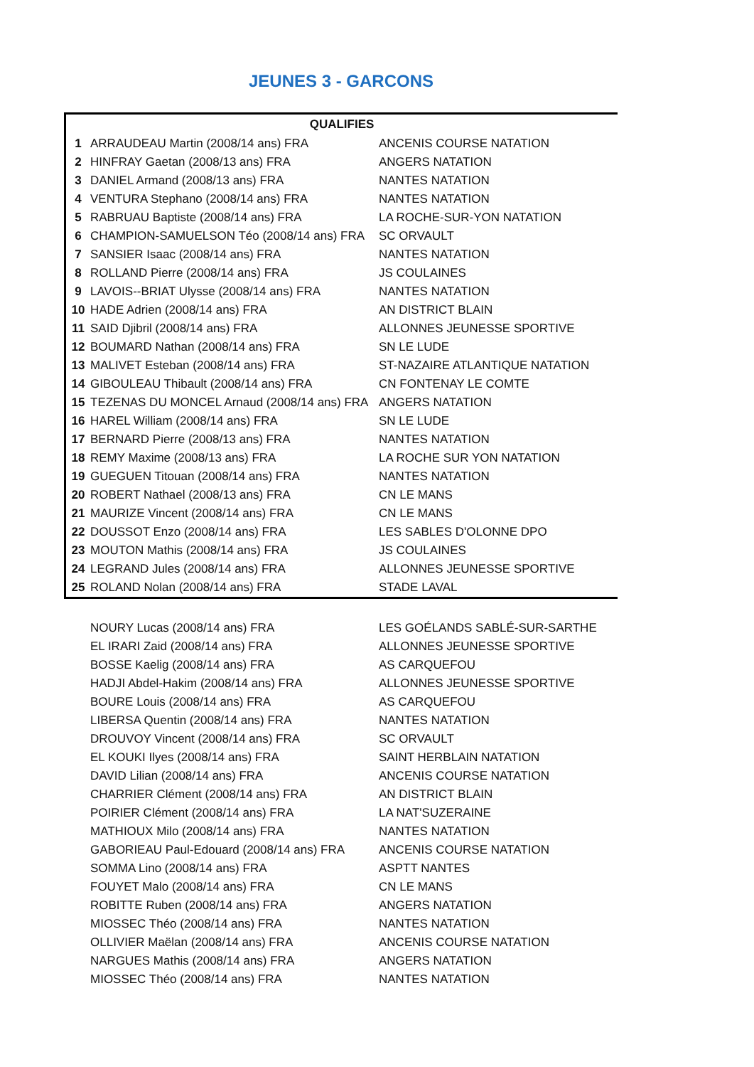JEUNES 3 - GARCONS
| QUALIFIES | | |
| --- | --- | --- |
| 1 | ARRAUDEAU Martin (2008/14 ans) FRA | ANCENIS COURSE NATATION |
| 2 | HINFRAY Gaetan (2008/13 ans) FRA | ANGERS NATATION |
| 3 | DANIEL Armand (2008/13 ans) FRA | NANTES NATATION |
| 4 | VENTURA Stephano (2008/14 ans) FRA | NANTES NATATION |
| 5 | RABRUAU Baptiste (2008/14 ans) FRA | LA ROCHE-SUR-YON NATATION |
| 6 | CHAMPION-SAMUELSON Téo (2008/14 ans) FRA | SC ORVAULT |
| 7 | SANSIER Isaac (2008/14 ans) FRA | NANTES NATATION |
| 8 | ROLLAND Pierre (2008/14 ans) FRA | JS COULAINES |
| 9 | LAVOIS--BRIAT Ulysse (2008/14 ans) FRA | NANTES NATATION |
| 10 | HADE Adrien (2008/14 ans) FRA | AN DISTRICT BLAIN |
| 11 | SAID Djibril (2008/14 ans) FRA | ALLONNES JEUNESSE SPORTIVE |
| 12 | BOUMARD Nathan (2008/14 ans) FRA | SN LE LUDE |
| 13 | MALIVET Esteban (2008/14 ans) FRA | ST-NAZAIRE ATLANTIQUE NATATION |
| 14 | GIBOULEAU Thibault (2008/14 ans) FRA | CN FONTENAY LE COMTE |
| 15 | TEZENAS DU MONCEL Arnaud (2008/14 ans) FRA | ANGERS NATATION |
| 16 | HAREL William (2008/14 ans) FRA | SN LE LUDE |
| 17 | BERNARD Pierre (2008/13 ans) FRA | NANTES NATATION |
| 18 | REMY Maxime (2008/13 ans) FRA | LA ROCHE SUR YON NATATION |
| 19 | GUEGUEN Titouan (2008/14 ans) FRA | NANTES NATATION |
| 20 | ROBERT Nathael (2008/13 ans) FRA | CN LE MANS |
| 21 | MAURIZE Vincent (2008/14 ans) FRA | CN LE MANS |
| 22 | DOUSSOT Enzo (2008/14 ans) FRA | LES SABLES D'OLONNE DPO |
| 23 | MOUTON Mathis (2008/14 ans) FRA | JS COULAINES |
| 24 | LEGRAND Jules (2008/14 ans) FRA | ALLONNES JEUNESSE SPORTIVE |
| 25 | ROLAND Nolan (2008/14 ans) FRA | STADE LAVAL |
| | NOURY Lucas (2008/14 ans) FRA | LES GOÉLANDS SABLÉ-SUR-SARTHE |
| | EL IRARI Zaid (2008/14 ans) FRA | ALLONNES JEUNESSE SPORTIVE |
| | BOSSE Kaelig (2008/14 ans) FRA | AS CARQUEFOU |
| | HADJI Abdel-Hakim (2008/14 ans) FRA | ALLONNES JEUNESSE SPORTIVE |
| | BOURE Louis (2008/14 ans) FRA | AS CARQUEFOU |
| | LIBERSA Quentin (2008/14 ans) FRA | NANTES NATATION |
| | DROUVOY Vincent (2008/14 ans) FRA | SC ORVAULT |
| | EL KOUKI Ilyes (2008/14 ans) FRA | SAINT HERBLAIN NATATION |
| | DAVID Lilian (2008/14 ans) FRA | ANCENIS COURSE NATATION |
| | CHARRIER Clément (2008/14 ans) FRA | AN DISTRICT BLAIN |
| | POIRIER Clément (2008/14 ans) FRA | LA NAT'SUZERAINE |
| | MATHIOUX Milo (2008/14 ans) FRA | NANTES NATATION |
| | GABORIEAU Paul-Edouard (2008/14 ans) FRA | ANCENIS COURSE NATATION |
| | SOMMA Lino (2008/14 ans) FRA | ASPTT NANTES |
| | FOUYET Malo (2008/14 ans) FRA | CN LE MANS |
| | ROBITTE Ruben (2008/14 ans) FRA | ANGERS NATATION |
| | MIOSSEC Théo (2008/14 ans) FRA | NANTES NATATION |
| | OLLIVIER Maëlan (2008/14 ans) FRA | ANCENIS COURSE NATATION |
| | NARGUES Mathis (2008/14 ans) FRA | ANGERS NATATION |
| | MIOSSEC Théo (2008/14 ans) FRA | NANTES NATATION |